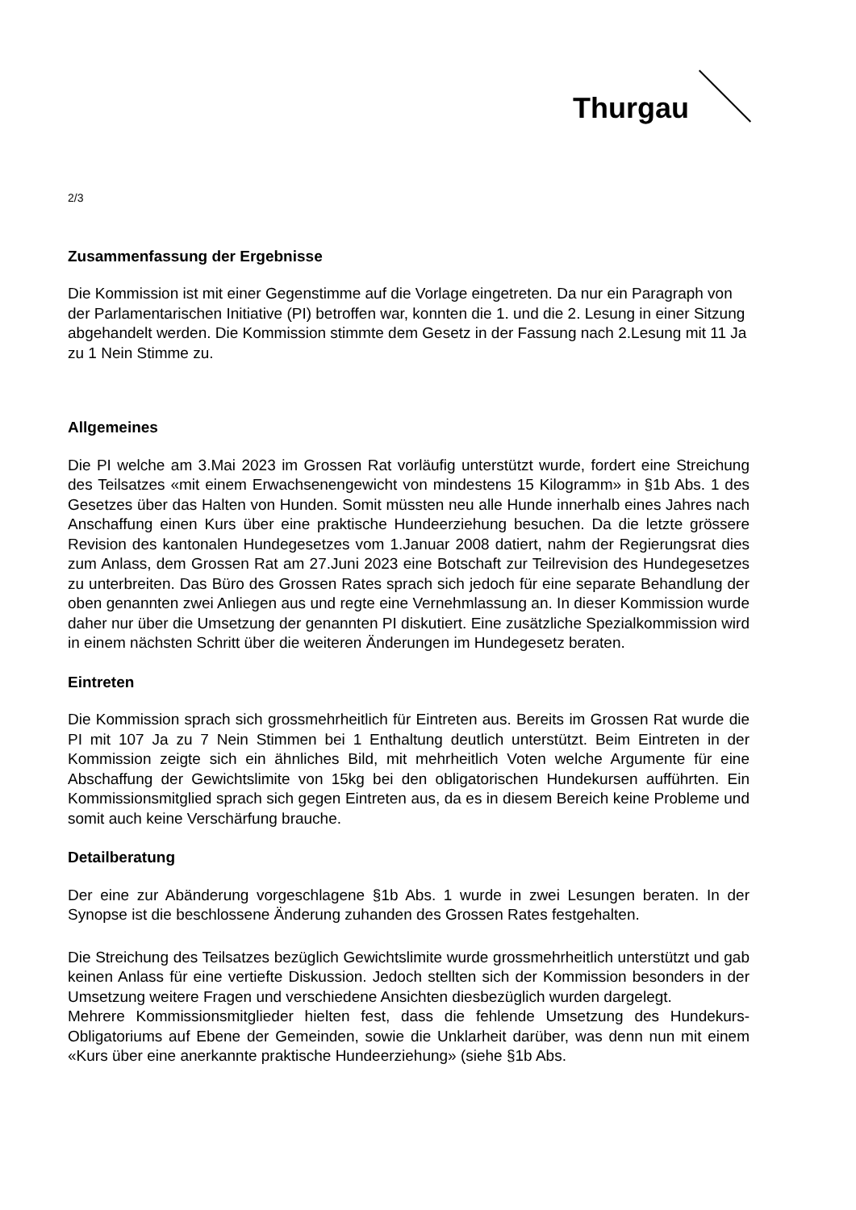Thurgau
2/3
Zusammenfassung der Ergebnisse
Die Kommission ist mit einer Gegenstimme auf die Vorlage eingetreten. Da nur ein Paragraph von der Parlamentarischen Initiative (PI) betroffen war, konnten die 1. und die 2. Lesung in einer Sitzung abgehandelt werden. Die Kommission stimmte dem Gesetz in der Fassung nach 2.Lesung mit 11 Ja zu 1 Nein Stimme zu.
Allgemeines
Die PI welche am 3.Mai 2023 im Grossen Rat vorläufig unterstützt wurde, fordert eine Streichung des Teilsatzes «mit einem Erwachsenengewicht von mindestens 15 Kilogramm» in §1b Abs. 1 des Gesetzes über das Halten von Hunden. Somit müssten neu alle Hunde innerhalb eines Jahres nach Anschaffung einen Kurs über eine praktische Hundeerziehung besuchen. Da die letzte grössere Revision des kantonalen Hundegesetzes vom 1.Januar 2008 datiert, nahm der Regierungsrat dies zum Anlass, dem Grossen Rat am 27.Juni 2023 eine Botschaft zur Teilrevision des Hundegesetzes zu unterbreiten. Das Büro des Grossen Rates sprach sich jedoch für eine separate Behandlung der oben genannten zwei Anliegen aus und regte eine Vernehmlassung an. In dieser Kommission wurde daher nur über die Umsetzung der genannten PI diskutiert. Eine zusätzliche Spezialkommission wird in einem nächsten Schritt über die weiteren Änderungen im Hundegesetz beraten.
Eintreten
Die Kommission sprach sich grossmehrheitlich für Eintreten aus. Bereits im Grossen Rat wurde die PI mit 107 Ja zu 7 Nein Stimmen bei 1 Enthaltung deutlich unterstützt. Beim Eintreten in der Kommission zeigte sich ein ähnliches Bild, mit mehrheitlich Voten welche Argumente für eine Abschaffung der Gewichtslimite von 15kg bei den obligatorischen Hundekursen aufführten. Ein Kommissionsmitglied sprach sich gegen Eintreten aus, da es in diesem Bereich keine Probleme und somit auch keine Verschärfung brauche.
Detailberatung
Der eine zur Abänderung vorgeschlagene §1b Abs. 1 wurde in zwei Lesungen beraten. In der Synopse ist die beschlossene Änderung zuhanden des Grossen Rates festgehalten.
Die Streichung des Teilsatzes bezüglich Gewichtslimite wurde grossmehrheitlich unterstützt und gab keinen Anlass für eine vertiefte Diskussion. Jedoch stellten sich der Kommission besonders in der Umsetzung weitere Fragen und verschiedene Ansichten diesbezüglich wurden dargelegt.
Mehrere Kommissionsmitglieder hielten fest, dass die fehlende Umsetzung des Hundekurs-Obligatoriums auf Ebene der Gemeinden, sowie die Unklarheit darüber, was denn nun mit einem «Kurs über eine anerkannte praktische Hundeerziehung» (siehe §1b Abs.